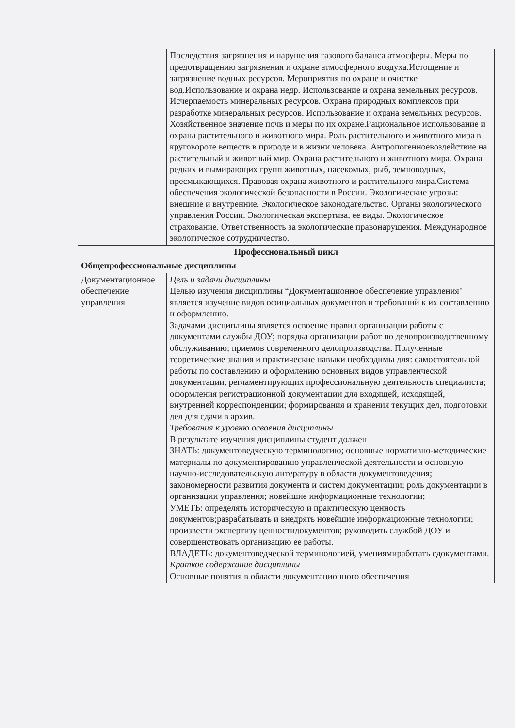| | Последствия загрязнения и нарушения газового баланса атмосферы. Меры по предотвращению загрязнения и охране атмосферного воздуха.Истощение и загрязнение водных ресурсов. Мероприятия по охране и очистке вод.Использование и охрана недр. Использование и охрана земельных ресурсов. Исчерпаемость минеральных ресурсов. Охрана природных комплексов при разработке минеральных ресурсов. Использование и охрана земельных ресурсов. Хозяйственное значение почв и меры по их охране.Рациональное использование и охрана растительного и животного мира. Роль растительного и животного мира в круговороте веществ в природе и в жизни человека. Антропогенноевоздействие на растительный и животный мир. Охрана растительного и животного мира. Охрана редких и вымирающих групп животных, насекомых, рыб, земноводных, пресмыкающихся. Правовая охрана животного и растительного мира.Система обеспечения экологической безопасности в России. Экологические угрозы: внешние и внутренние. Экологическое законодательство. Органы экологического управления России. Экологическая экспертиза, ее виды. Экологическое страхование. Ответственность за экологические правонарушения. Международное экологическое сотрудничество. |
| Профессиональный цикл | |
| Общепрофессиональные дисциплины | |
| Документационное обеспечение управления | Цель и задачи дисциплины Целью изучения дисциплины “Документационное обеспечение управления" является изучение видов официальных документов и требований к их составлению и оформлению. Задачами дисциплины является освоение правил организации работы с документами службы ДОУ; порядка организации работ по делопроизводственному обслуживанию; приемов современного делопроизводства. Полученные теоретические знания и практические навыки необходимы для: самостоятельной работы по составлению и оформлению основных видов управленческой документации, регламентирующих профессиональную деятельность специалиста; оформления регистрационной документации для входящей, исходящей, внутренней корреспонденции; формирования и хранения текущих дел, подготовки дел для сдачи в архив. Требования к уровню освоения дисциплины В результате изучения дисциплины студент должен ЗНАТЬ: документоведческую терминологию; основные нормативно-методические материалы по документированию управленческой деятельности и основную научно-исследовательскую литературу в области документоведения; закономерности развития документа и систем документации; роль документации в организации управления; новейшие информационные технологии; УМЕТЬ: определять историческую и практическую ценность документов;разрабатывать и внедрять новейшие информационные технологии; произвести экспертизу ценностидокументов; руководить службой ДОУ и совершенствовать организацию ее работы. ВЛАДЕТЬ: документоведческой терминологией, умениямиработать сдокументами. Краткое содержание дисциплины Основные понятия в области документационного обеспечения |